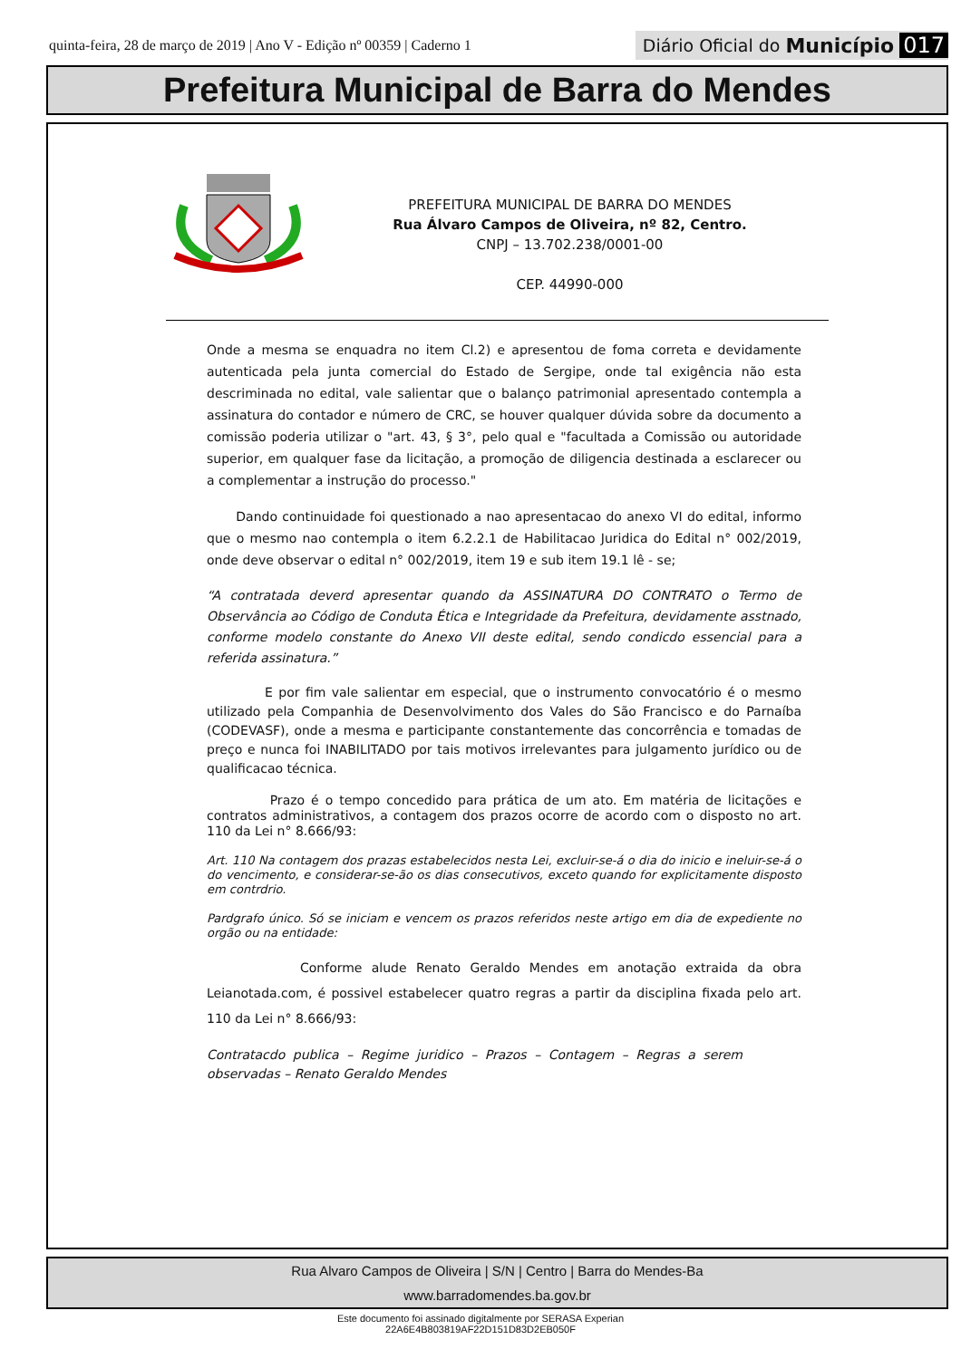quinta-feira, 28 de março de 2019 | Ano V - Edição nº 00359 | Caderno 1
Diário Oficial do Município 017
Prefeitura Municipal de Barra do Mendes
PREFEITURA MUNICIPAL DE BARRA DO MENDES
Rua Álvaro Campos de Oliveira, nº 82, Centro.
CNPJ – 13.702.238/0001-00
CEP. 44990-000
Onde a mesma se enquadra no item Cl.2) e apresentou de foma correta e devidamente autenticada pela junta comercial do Estado de Sergipe, onde tal exigência não esta descriminada no edital, vale salientar que o balanço patrimonial apresentado contempla a assinatura do contador e número de CRC, se houver qualquer dúvida sobre da documento a comissão poderia utilizar o "art. 43, § 3°, pelo qual e "facultada a Comissão ou autoridade superior, em qualquer fase da licitação, a promoção de diligencia destinada a esclarecer ou a complementar a instrução do processo."
Dando continuidade foi questionado a nao apresentacao do anexo VI do edital, informo que o mesmo nao contempla o item 6.2.2.1 de Habilitacao Juridica do Edital n° 002/2019, onde deve observar o edital n° 002/2019, item 19 e sub item 19.1 lê - se;
“A contratada deverd apresentar quando da ASSINATURA DO CONTRATO o Termo de Observância ao Código de Conduta Ética e Integridade da Prefeitura, devidamente asstnado, conforme modelo constante do Anexo VII deste edital, sendo condicdo essencial para a referida assinatura.”
E por fim vale salientar em especial, que o instrumento convocatório é o mesmo utilizado pela Companhia de Desenvolvimento dos Vales do São Francisco e do Parnaíba (CODEVASF), onde a mesma e participante constantemente das concorrência e tomadas de preço e nunca foi INABILITADO por tais motivos irrelevantes para julgamento jurídico ou de qualificacao técnica.
Prazo é o tempo concedido para prática de um ato. Em matéria de licitações e contratos administrativos, a contagem dos prazos ocorre de acordo com o disposto no art. 110 da Lei n° 8.666/93:
Art. 110 Na contagem dos prazas estabelecidos nesta Lei, excluir-se-á o dia do inicio e ineluir-se-á o do vencimento, e considerar-se-ão os dias consecutivos, exceto quando for explicitamente disposto em contrdrio.
Pardgrafo único. Só se iniciam e vencem os prazos referidos neste artigo em dia de expediente no orgão ou na entidade:
Conforme alude Renato Geraldo Mendes em anotação extraida da obra Leianotada.com, é possivel estabelecer quatro regras a partir da disciplina fixada pelo art. 110 da Lei n° 8.666/93:
Contratacdo publica – Regime juridico – Prazos – Contagem – Regras a serem observadas – Renato Geraldo Mendes
Rua Alvaro Campos de Oliveira | S/N | Centro | Barra do Mendes-Ba
www.barradomendes.ba.gov.br
Este documento foi assinado digitalmente por SERASA Experian
22A6E4B803819AF22D151D83D2EB050F